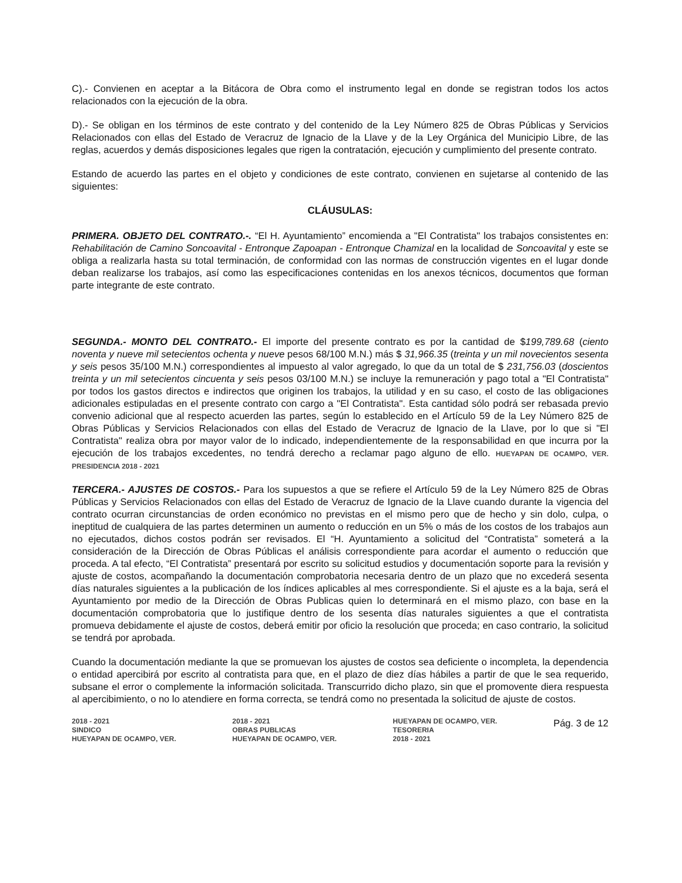C).- Convienen en aceptar a la Bitácora de Obra como el instrumento legal en donde se registran todos los actos relacionados con la ejecución de la obra.
D).- Se obligan en los términos de este contrato y del contenido de la Ley Número 825 de Obras Públicas y Servicios Relacionados con ellas del Estado de Veracruz de Ignacio de la Llave y de la Ley Orgánica del Municipio Libre, de las reglas, acuerdos y demás disposiciones legales que rigen la contratación, ejecución y cumplimiento del presente contrato.
Estando de acuerdo las partes en el objeto y condiciones de este contrato, convienen en sujetarse al contenido de las siguientes:
CLÁUSULAS:
PRIMERA. OBJETO DEL CONTRATO.-. “El H. Ayuntamiento” encomienda a "El Contratista" los trabajos consistentes en: Rehabilitación de Camino Soncoavital - Entronque Zapoapan - Entronque Chamizal en la localidad de Soncoavital y este se obliga a realizarla hasta su total terminación, de conformidad con las normas de construcción vigentes en el lugar donde deban realizarse los trabajos, así como las especificaciones contenidas en los anexos técnicos, documentos que forman parte integrante de este contrato.
SEGUNDA.- MONTO DEL CONTRATO.- El importe del presente contrato es por la cantidad de $199,789.68 (ciento noventa y nueve mil setecientos ochenta y nueve pesos 68/100 M.N.) más $ 31,966.35 (treinta y un mil novecientos sesenta y seis pesos 35/100 M.N.) correspondientes al impuesto al valor agregado, lo que da un total de $ 231,756.03 (doscientos treinta y un mil setecientos cincuenta y seis pesos 03/100 M.N.) se incluye la remuneración y pago total a "El Contratista" por todos los gastos directos e indirectos que originen los trabajos, la utilidad y en su caso, el costo de las obligaciones adicionales estipuladas en el presente contrato con cargo a "El Contratista". Esta cantidad sólo podrá ser rebasada previo convenio adicional que al respecto acuerden las partes, según lo establecido en el Artículo 59 de la Ley Número 825 de Obras Públicas y Servicios Relacionados con ellas del Estado de Veracruz de Ignacio de la Llave, por lo que si "El Contratista" realiza obra por mayor valor de lo indicado, independientemente de la responsabilidad en que incurra por la ejecución de los trabajos excedentes, no tendrá derecho a reclamar pago alguno de ello. HUEYAPAN DE OCAMPO, VER. PRESIDENCIA 2018 - 2021
TERCERA.- AJUSTES DE COSTOS.- Para los supuestos a que se refiere el Artículo 59 de la Ley Número 825 de Obras Públicas y Servicios Relacionados con ellas del Estado de Veracruz de Ignacio de la Llave cuando durante la vigencia del contrato ocurran circunstancias de orden económico no previstas en el mismo pero que de hecho y sin dolo, culpa, o ineptitud de cualquiera de las partes determinen un aumento o reducción en un 5% o más de los costos de los trabajos aun no ejecutados, dichos costos podrán ser revisados. El “H. Ayuntamiento a solicitud del “Contratista” someterá a la consideración de la Dirección de Obras Públicas el análisis correspondiente para acordar el aumento o reducción que proceda. A tal efecto, “El Contratista” presentará por escrito su solicitud estudios y documentación soporte para la revisión y ajuste de costos, acompañando la documentación comprobatoria necesaria dentro de un plazo que no excederá sesenta días naturales siguientes a la publicación de los índices aplicables al mes correspondiente. Si el ajuste es a la baja, será el Ayuntamiento por medio de la Dirección de Obras Publicas quien lo determinará en el mismo plazo, con base en la documentación comprobatoria que lo justifique dentro de los sesenta días naturales siguientes a que el contratista promueva debidamente el ajuste de costos, deberá emitir por oficio la resolución que proceda; en caso contrario, la solicitud se tendrá por aprobada.
Cuando la documentación mediante la que se promuevan los ajustes de costos sea deficiente o incompleta, la dependencia o entidad apercibirá por escrito al contratista para que, en el plazo de diez días hábiles a partir de que le sea requerido, subsane el error o complemente la información solicitada. Transcurrido dicho plazo, sin que el promovente diera respuesta al apercibimiento, o no lo atendiere en forma correcta, se tendrá como no presentada la solicitud de ajuste de costos.
2018 - 2021
SINDICO
HUEYAPAN DE OCAMPO, VER. 2018 - 2021
OBRAS PUBLICAS
HUEYAPAN DE OCAMPO, VER. HUEYAPAN DE OCAMPO, VER.
TESORERIA
2018 - 2021 Pág. 3 de 12